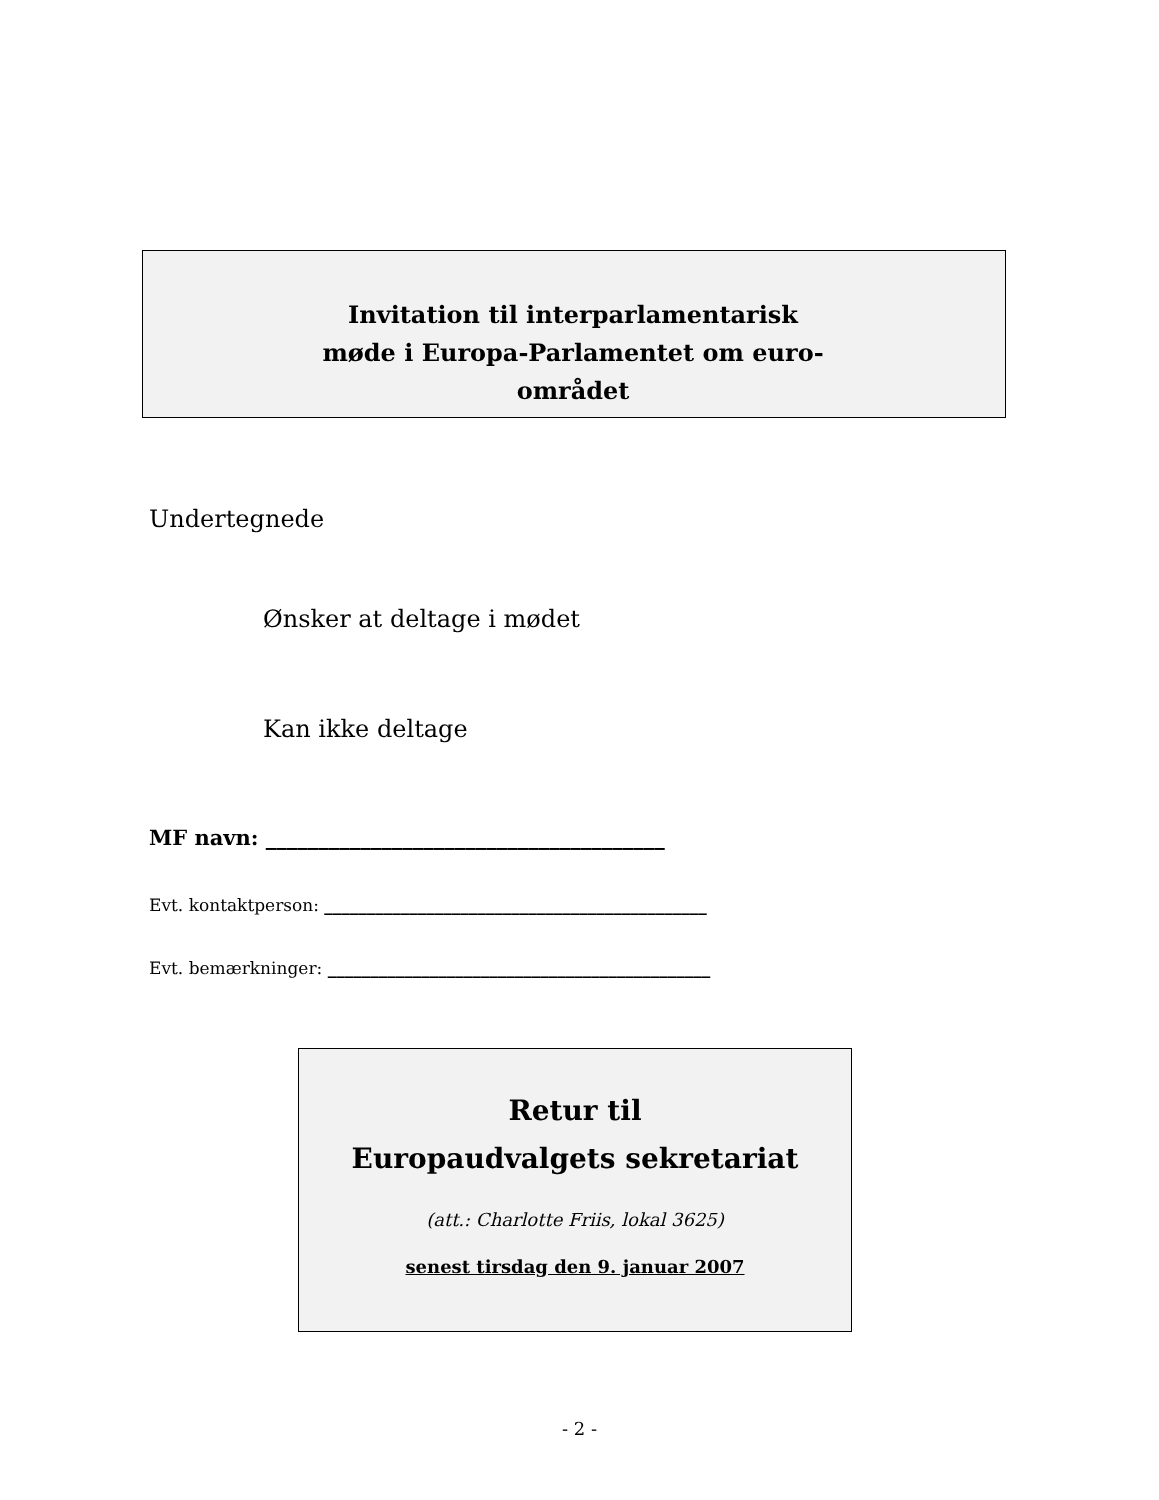Invitation til interparlamentarisk møde i Europa-Parlamentet om euro-området
Undertegnede
Ønsker at deltage i mødet
Kan ikke deltage
MF navn: ______________________________________
Evt. kontaktperson: _____________________________________________
Evt. bemærkninger: _____________________________________________
Retur til
Europaudvalgets sekretariat
(att.: Charlotte Friis, lokal 3625)
senest tirsdag den 9. januar 2007
- 2 -